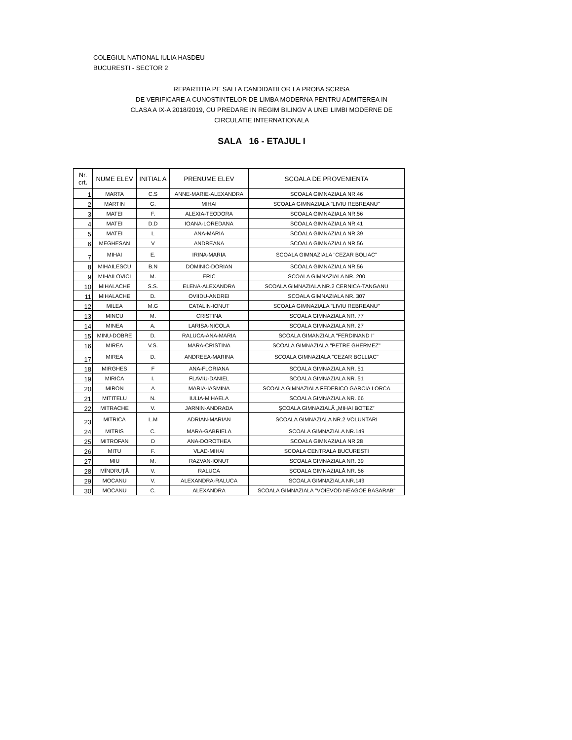COLEGIUL NATIONAL IULIA HASDEU
BUCURESTI - SECTOR 2
REPARTITIA PE SALI A CANDIDATILOR LA PROBA SCRISA
DE VERIFICARE A CUNOSTINTELOR DE LIMBA MODERNA PENTRU ADMITEREA IN
CLASA A IX-A 2018/2019, CU PREDARE IN REGIM BILINGV A UNEI LIMBI MODERNE DE
CIRCULATIE INTERNATIONALA
SALA 16 - ETAJUL I
| Nr. crt. | NUME ELEV | INITIAL A | PRENUME ELEV | SCOALA DE PROVENIENTA |
| --- | --- | --- | --- | --- |
| 1 | MARTA | C.S | ANNE-MARIE-ALEXANDRA | SCOALA GIMNAZIALA NR.46 |
| 2 | MARTIN | G. | MIHAI | SCOALA GIMNAZIALA "LIVIU REBREANU" |
| 3 | MATEI | F. | ALEXIA-TEODORA | SCOALA GIMNAZIALA NR.56 |
| 4 | MATEI | D.D | IOANA-LOREDANA | SCOALA GIMNAZIALA NR.41 |
| 5 | MATEI | L | ANA-MARIA | SCOALA GIMNAZIALA NR.39 |
| 6 | MEGHESAN | V | ANDREANA | SCOALA GIMNAZIALA NR.56 |
| 7 | MIHAI | E. | IRINA-MARIA | SCOALA GIMNAZIALA "CEZAR BOLIAC" |
| 8 | MIHAILESCU | B.N | DOMINIC-DORIAN | SCOALA GIMNAZIALA NR.56 |
| 9 | MIHAILOVICI | M. | ERIC | SCOALA GIMNAZIALA NR. 200 |
| 10 | MIHALACHE | S.S. | ELENA-ALEXANDRA | SCOALA GIMNAZIALA NR.2 CERNICA-TANGANU |
| 11 | MIHALACHE | D. | OVIIDU-ANDREI | SCOALA GIMNAZIALA NR. 307 |
| 12 | MILEA | M.G | CATALIN-IONUT | SCOALA GIMNAZIALA "LIVIU REBREANU" |
| 13 | MINCU | M. | CRISTINA | SCOALA GIMNAZIALA NR. 77 |
| 14 | MINEA | A. | LARISA-NICOLA | SCOALA GIMNAZIALA NR. 27 |
| 15 | MINU-DOBRE | D. | RALUCA-ANA-MARIA | SCOALA GIMANZIALA "FERDINAND I" |
| 16 | MIREA | V.S. | MARA-CRISTINA | SCOALA GIMNAZIALA "PETRE GHERMEZ" |
| 17 | MIREA | D. | ANDREEA-MARINA | SCOALA GIMNAZIALA "CEZAR BOLLIAC" |
| 18 | MIRGHES | F | ANA-FLORIANA | SCOALA GIMNAZIALA NR. 51 |
| 19 | MIRICA | I. | FLAVIU-DANIEL | SCOALA GIMNAZIALA NR. 51 |
| 20 | MIRON | A | MARIA-IASMINA | SCOALA GIMNAZIALA FEDERICO GARCIA LORCA |
| 21 | MITITELU | N. | IULIA-MIHAELA | SCOALA GIMNAZIALA NR. 66 |
| 22 | MITRACHE | V. | JARNIN-ANDRADA | ȘCOALA GIMNAZIALĂ „MIHAI BOTEZ” |
| 23 | MITRICA | L.M | ADRIAN-MARIAN | SCOALA GIMNAZIALA NR.2 VOLUNTARI |
| 24 | MITRIS | C. | MARA-GABRIELA | SCOALA GIMNAZIALA NR.149 |
| 25 | MITROFAN | D | ANA-DOROTHEA | SCOALA GIMNAZIALA NR.28 |
| 26 | MITU | F. | VLAD-MIHAI | SCOALA CENTRALA BUCURESTI |
| 27 | MIU | M. | RAZVAN-IONUT | SCOALA GIMNAZIALA NR. 39 |
| 28 | MÎNDRUȚĂ | V. | RALUCA | ȘCOALA GIMNAZIALĂ NR. 56 |
| 29 | MOCANU | V. | ALEXANDRA-RALUCA | SCOALA GIMNAZIALA NR.149 |
| 30 | MOCANU | C. | ALEXANDRA | SCOALA GIMNAZIALA "VOIEVOD NEAGOE BASARAB" |